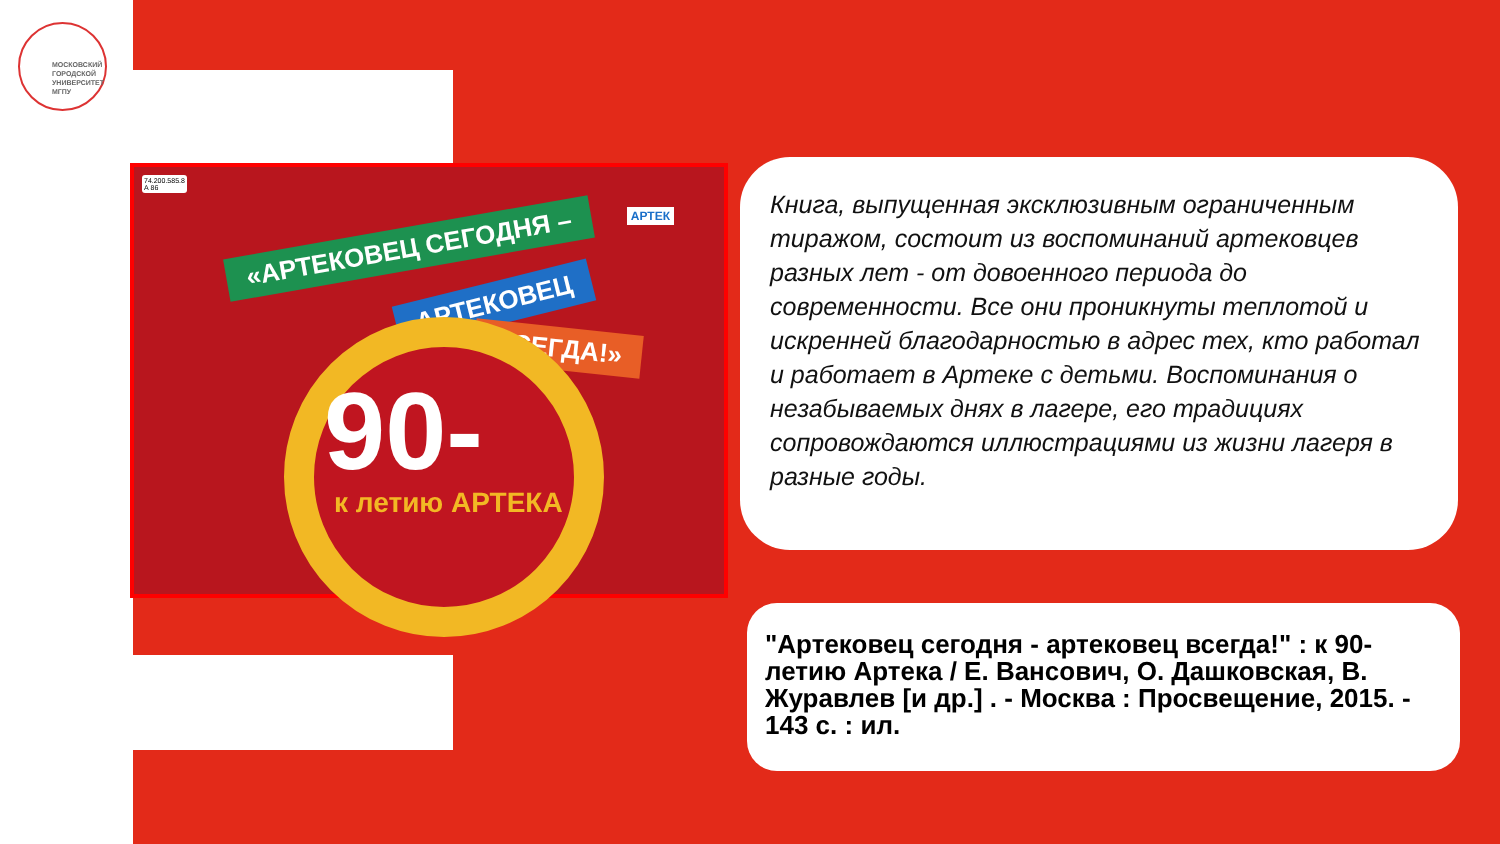МОСКОВСКИЙ
ГОРОДСКОЙ
УНИВЕРСИТЕТ
МГПУ
74.200.585.8
А 86
АРТЕК
«АРТЕКОВЕЦ СЕГОДНЯ –
АРТЕКОВЕЦ
ВСЕГДА!»
90-
к летию АРТЕКА
Книга, выпущенная эксклюзивным ограниченным тиражом, состоит из воспоминаний артековцев разных лет - от довоенного периода до современности. Все они проникнуты теплотой и искренней благодарностью в адрес тех, кто работал и работает в Артеке с детьми. Воспоминания о незабываемых днях в лагере, его традициях сопровождаются иллюстрациями из жизни лагеря в разные годы.
"Артековец сегодня - артековец всегда!" : к 90-летию Артека / Е. Вансович, О. Дашковская, В. Журавлев [и др.] . - Москва : Просвещение, 2015. - 143 с. : ил.